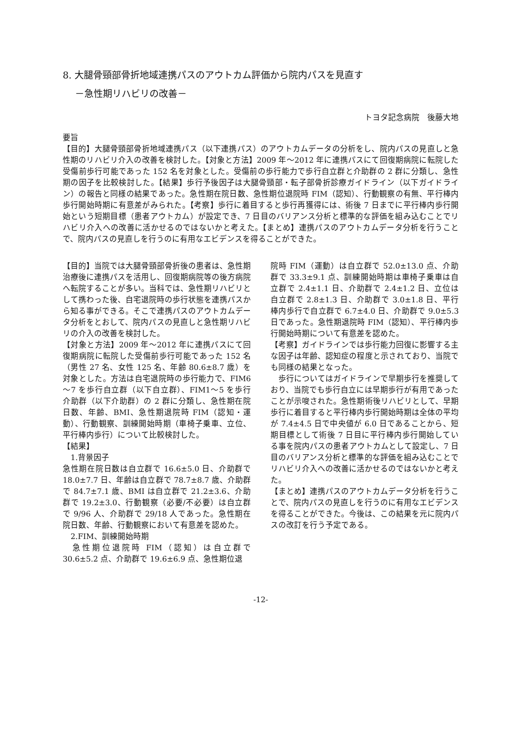8. 大腿骨頸部骨折地域連携パスのアウトカム評価から院内パスを見直す
－急性期リハビリの改善－
トヨタ記念病院　後藤大地
要旨
【目的】大腿骨頸部骨折地域連携パス（以下連携パス）のアウトカムデータの分析をし、院内パスの見直しと急性期のリハビリ介入の改善を検討した。【対象と方法】2009 年～2012 年に連携パスにて回復期病院に転院した受傷前歩行可能であった 152 名を対象とした。受傷前の歩行能力で歩行自立群と介助群の 2 群に分類し、急性期の因子を比較検討した。【結果】歩行予後因子は大腿骨頸部・転子部骨折診療ガイドライン（以下ガイドライン）の報告と同様の結果であった。急性期在院日数、急性期位退院時 FIM（認知）、行動観察の有無、平行棒内歩行開始時期に有意差がみられた。【考察】歩行に着目すると歩行再獲得には、術後 7 日までに平行棒内歩行開始という短期目標（患者アウトカム）が設定でき、7 日目のバリアンス分析と標準的な評価を組み込むことでリハビリ介入への改善に活かせるのではないかと考えた。【まとめ】連携パスのアウトカムデータ分析を行うことで、院内パスの見直しを行うのに有用なエビデンスを得ることができた。
【目的】当院では大腿骨頸部骨折後の患者は、急性期治療後に連携パスを活用し、回復期病院等の後方病院へ転院することが多い。当科では、急性期リハビリとして携わった後、自宅退院時の歩行状態を連携パスから知る事ができる。そこで連携パスのアウトカムデータ分析をとおして、院内パスの見直しと急性期リハビリの介入の改善を検討した。
【対象と方法】2009 年～2012 年に連携パスにて回復期病院に転院した受傷前歩行可能であった 152 名（男性 27 名、女性 125 名、年齢 80.6±8.7 歳）を対象とした。方法は自宅退院時の歩行能力で、FIM6～7 を歩行自立群（以下自立群）、FIM1～5 を歩行介助群（以下介助群）の 2 群に分類し、急性期在院日数、年齢、BMI、急性期退院時 FIM（認知・運動）、行動観察、訓練開始時期（車椅子乗車、立位、平行棒内歩行）について比較検討した。
【結果】
　1.背景因子
急性期在院日数は自立群で 16.6±5.0 日、介助群で 18.0±7.7 日、年齢は自立群で 78.7±8.7 歳、介助群で 84.7±7.1 歳、BMI は自立群で 21.2±3.6、介助群で 19.2±3.0、行動観察（必要/不必要）は自立群で 9/96 人、介助群で 29/18 人であった。急性期在院日数、年齢、行動観察において有意差を認めた。
　2.FIM、訓練開始時期
　急性期位退院時 FIM（認知）は自立群で 30.6±5.2 点、介助群で 19.6±6.9 点、急性期位退
院時 FIM（運動）は自立群で 52.0±13.0 点、介助群で 33.3±9.1 点、訓練開始時期は車椅子乗車は自立群で 2.4±1.1 日、介助群で 2.4±1.2 日、立位は自立群で 2.8±1.3 日、介助群で 3.0±1.8 日、平行棒内歩行で自立群で 6.7±4.0 日、介助群で 9.0±5.3 日であった。急性期退院時 FIM（認知）、平行棒内歩行開始時期について有意差を認めた。
【考察】ガイドラインでは歩行能力回復に影響する主な因子は年齢、認知症の程度と示されており、当院でも同様の結果となった。
　歩行についてはガイドラインで早期歩行を推奨しており、当院でも歩行自立には早期歩行が有用であったことが示唆された。急性期術後リハビリとして、早期歩行に着目すると平行棒内歩行開始時期は全体の平均が 7.4±4.5 日で中央値が 6.0 日であることから、短期目標として術後 7 日目に平行棒内歩行開始している事を院内パスの患者アウトカムとして設定し、7 日目のバリアンス分析と標準的な評価を組み込むことでリハビリ介入への改善に活かせるのではないかと考えた。
【まとめ】連携パスのアウトカムデータ分析を行うことで、院内パスの見直しを行うのに有用なエビデンスを得ることができた。今後は、この結果を元に院内パスの改訂を行う予定である。
-12-